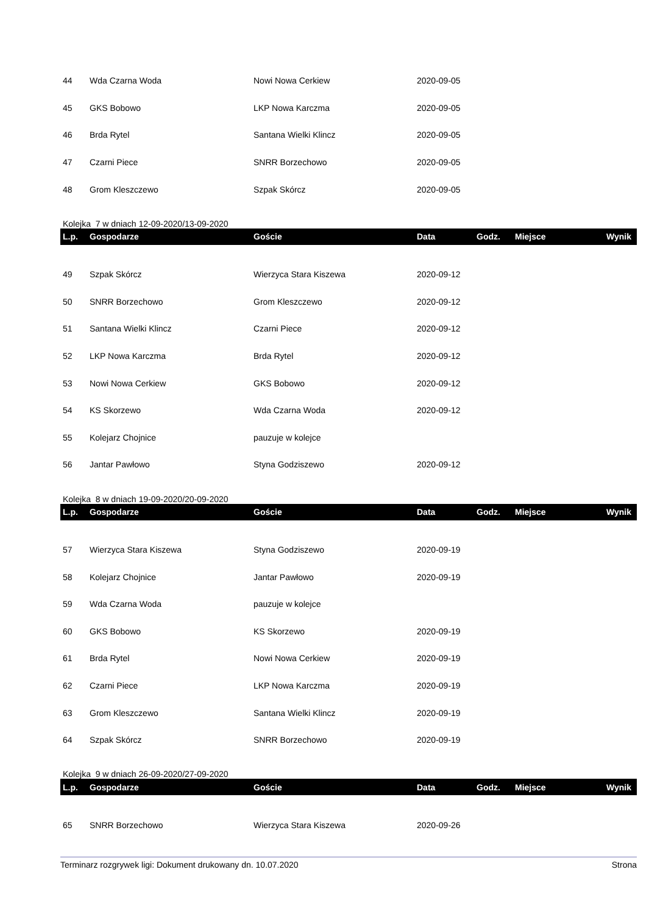| 44 | Wda Czarna Woda | Nowi Nowa Cerkiew | 2020-09-05 | | | |
| 45 | GKS Bobowo | LKP Nowa Karczma | 2020-09-05 | | | |
| 46 | Brda Rytel | Santana Wielki Klincz | 2020-09-05 | | | |
| 47 | Czarni Piece | SNRR Borzechowo | 2020-09-05 | | | |
| 48 | Grom Kleszczewo | Szpak Skórcz | 2020-09-05 | | | |
Kolejka 7 w dniach 12-09-2020/13-09-2020
| L.p. | Gospodarze | Goście | Data | Godz. | Miejsce | Wynik |
| --- | --- | --- | --- | --- | --- | --- |
| 49 | Szpak Skórcz | Wierzyca Stara Kiszewa | 2020-09-12 | | | |
| 50 | SNRR Borzechowo | Grom Kleszczewo | 2020-09-12 | | | |
| 51 | Santana Wielki Klincz | Czarni Piece | 2020-09-12 | | | |
| 52 | LKP Nowa Karczma | Brda Rytel | 2020-09-12 | | | |
| 53 | Nowi Nowa Cerkiew | GKS Bobowo | 2020-09-12 | | | |
| 54 | KS Skorzewo | Wda Czarna Woda | 2020-09-12 | | | |
| 55 | Kolejarz Chojnice | pauzuje w kolejce | | | | |
| 56 | Jantar Pawłowo | Styna Godziszewo | 2020-09-12 | | | |
Kolejka 8 w dniach 19-09-2020/20-09-2020
| L.p. | Gospodarze | Goście | Data | Godz. | Miejsce | Wynik |
| --- | --- | --- | --- | --- | --- | --- |
| 57 | Wierzyca Stara Kiszewa | Styna Godziszewo | 2020-09-19 | | | |
| 58 | Kolejarz Chojnice | Jantar Pawłowo | 2020-09-19 | | | |
| 59 | Wda Czarna Woda | pauzuje w kolejce | | | | |
| 60 | GKS Bobowo | KS Skorzewo | 2020-09-19 | | | |
| 61 | Brda Rytel | Nowi Nowa Cerkiew | 2020-09-19 | | | |
| 62 | Czarni Piece | LKP Nowa Karczma | 2020-09-19 | | | |
| 63 | Grom Kleszczewo | Santana Wielki Klincz | 2020-09-19 | | | |
| 64 | Szpak Skórcz | SNRR Borzechowo | 2020-09-19 | | | |
Kolejka 9 w dniach 26-09-2020/27-09-2020
| L.p. | Gospodarze | Goście | Data | Godz. | Miejsce | Wynik |
| --- | --- | --- | --- | --- | --- | --- |
| 65 | SNRR Borzechowo | Wierzyca Stara Kiszewa | 2020-09-26 | | | |
Terminarz rozgrywek ligi: Dokument drukowany dn. 10.07.2020 Strona